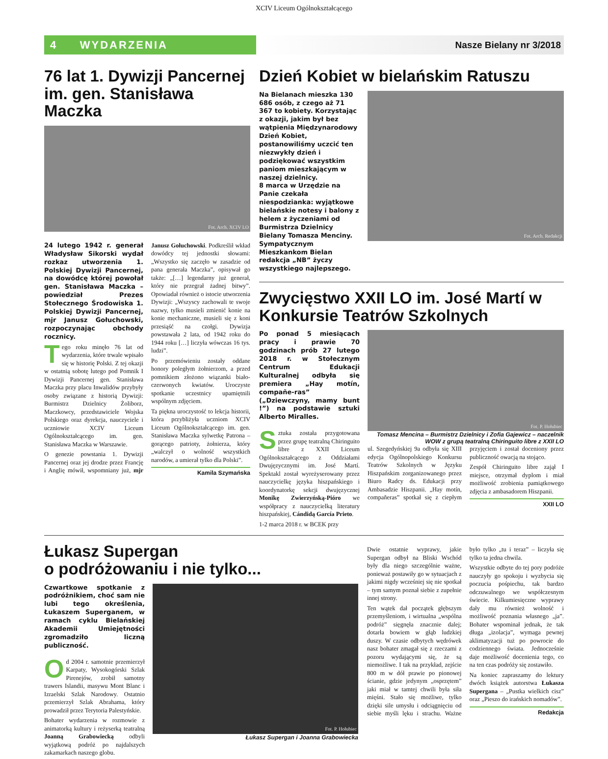XCIV Liceum Ogólnokształcącego
4 WYDARZENIA
Nasze Bielany nr 3/2018
76 lat 1. Dywizji Pancernej im. gen. Stanisława Maczka
Fot. Arch. XCIV LO
24 lutego 1942 r. generał Władysław Sikorski wydał rozkaz utworzenia 1. Polskiej Dywizji Pancernej, na dowódcę której powołał gen. Stanisława Maczka – powiedział Prezes Stołecznego Środowiska 1. Polskiej Dywizji Pancernej, mjr Janusz Gołuchowski, rozpoczynając obchody rocznicy.
Tego roku minęło 76 lat od wydarzenia, które trwale wpisało się w historię Polski. Z tej okazji w ostatnią sobotę lutego pod Pomnik I Dywizji Pancernej gen. Stanisława Maczka przy placu Inwalidów przybyły osoby związane z historią Dywizji: Burmistrz Dzielnicy Żoliborz, Maczkowcy, przedstawiciele Wojska Polskiego oraz dyrekcja, nauczyciele i uczniowie XCIV Liceum Ogólnokształcącego im. gen. Stanisława Maczka w Warszawie.
O genezie powstania 1. Dywizji Pancernej oraz jej drodze przez Francję i Anglię mówił, wspomniany już, mjr Janusz Gołuchowski. Podkreślił wkład dowódcy tej jednostki słowami: „Wszystko się zaczęło w zasadzie od pana generała Maczka”, opisywał go także: „[…] legendarny już generał, który nie przegrał żadnej bitwy”. Opowiadał również o istocie utworzenia Dywizji: „Wszyscy zachowali te swoje nazwy, tylko musieli zmienić konie na konie mechaniczne, musieli się z koni przesiąść na czołgi. Dywizja powstawała 2 lata, od 1942 roku do 1944 roku […] liczyła wówczas 16 tys. ludzi”.
Po przemówieniu zostały oddane honory poległym żołnierzom, a przed pomnikiem złożono wiązanki biało-czerwonych kwiatów. Uroczyste spotkanie uczestnicy upamiętnili wspólnym zdjęciem.
Ta piękna uroczystość to lekcja historii, która przybliżyła uczniom XCIV Liceum Ogólnokształcącego im. gen. Stanisława Maczka sylwetkę Patrona – gorącego patrioty, żołnierza, który „walczył o wolność wszystkich narodów, a umierał tylko dla Polski”.
Kamila Szymańska
Dzień Kobiet w bielańskim Ratuszu
Na Bielanach mieszka 130 686 osób, z czego aż 71 367 to kobiety. Korzystając z okazji, jakim był bez wątpienia Międzynarodowy Dzień Kobiet, postanowiliśmy uczcić ten niezwykły dzień i podziękować wszystkim paniom mieszkającym w naszej dzielnicy.
8 marca w Urzędzie na Panie czekała niespodzianka: wyjątkowe bielańskie notesy i balony z helem z życzeniami od Burmistrza Dzielnicy Bielany Tomasza Menciny. Sympatycznym Mieszkankom Bielan redakcja „NB” życzy wszystkiego najlepszego.
Fot. Arch. Redakcji
Zwycięstwo XXII LO im. José Martí w Konkursie Teatrów Szkolnych
Po ponad 5 miesiącach pracy i prawie 70 godzinach prób 27 lutego 2018 r. w Stołecznym Centrum Edukacji Kulturalnej odbyła się premiera „Hay motín, compañe-ras” („Dziewczyny, mamy bunt !”) na podstawie sztuki Alberto Miralles.
Sztuka została przygotowana przez grupę teatralną Chiringuito libre z XXII Liceum Ogólnokształcącego z Oddziałami Dwujęzycznymi im. José Martí. Spektakl został wyreżyserowany przez nauczycielkę języka hiszpańskiego i koordynatorkę sekcji dwujęzycznej Monikę Zwierzyńską-Pióro we współpracy z nauczycielką literatury hiszpańskiej, Cándidą García Prieto.
1-2 marca 2018 r. w BCEK przy
Fot. P. Hołubiec
Tomasz Mencina – Burmistrz Dzielnicy i Zofia Gajewicz – naczelnik WOW z grupą teatralną Chiringuito libre z XXII LO
ul. Szegedyńskiej 9a odbyła się XIII edycja Ogólnopolskiego Konkursu Teatrów Szkolnych w Języku Hiszpańskim zorganizowanego przez Biuro Radcy ds. Edukacji przy Ambasadzie Hiszpanii. „Hay motín, compañeras” spotkał się z ciepłym przyjęciem i został doceniony przez publiczność owacją na stojąco.
Zespół Chiringuito libre zajął I miejsce, otrzymał dyplom i miał możliwość zrobienia pamiątkowego zdjęcia z ambasadorem Hiszpanii.
XXII LO
Łukasz Supergan
o podróżowaniu i nie tylko...
Czwartkowe spotkanie z podróżnikiem, choć sam nie lubi tego określenia, Łukaszem Superganem, w ramach cyklu Bielańskiej Akademii Umiejętności zgromadziło liczną publiczność.
Od 2004 r. samotnie przemierzył Karpaty, Wysokogórski Szlak Pirenejów, zrobił samotny trawers Islandii, masywu Mont Blanc i Izraelski Szlak Narodowy. Ostatnio przemierzył Szlak Abrahama, który prowadził przez Terytoria Palestyńskie.
Bohater wydarzenia w rozmowie z animatorką kultury i reżyserką teatralną Joanną Grabowiecką odbyli wyjątkową podróż po najdalszych zakamarkach naszego globu.
Fot. P. Hołubiec
Łukasz Supergan i Joanna Grabowiecka
Dwie ostatnie wyprawy, jakie Supergan odbył na Bliski Wschód były dla niego szczególnie ważne, ponieważ postawiły go w sytuacjach z jakimi nigdy wcześniej się nie spotkał – tym samym poznał siebie z zupełnie innej strony.
Ten wątek dał początek głębszym przemyśleniom, i wirtualna „wspólna podróż” sięgnęła znacznie dalej; dotarła bowiem w głąb ludzkiej duszy. W czasie odbytych wędrówek nasz bohater zmagał się z rzeczami z pozoru wydającymi się, że są niemożliwe. I tak na przykład, zejście 800 m w dół prawie po pionowej ścianie, gdzie jedynym „osprzętem” jaki miał w tamtej chwili była siła mięśni. Stało się możliwe, tylko dzięki sile umysłu i odciągnięciu od siebie myśli lęku i strachu. Ważne było tylko „tu i teraz” – liczyła się tylko ta jedna chwila.
Wszystkie odbyte do tej pory podróże nauczyły go spokoju i wyzbycia się poczucia pośpiechu, tak bardzo odczuwalnego we współczesnym świecie. Kilkumiesięczne wyprawy dały mu również wolność i możliwość poznania własnego „ja”. Bohater wspominał jednak, że tak długa „izolacja”, wymaga pewnej aklimatyzacji tuż po powrocie do codziennego świata. Jednocześnie daje możliwość docenienia tego, co na ten czas podróży się zostawiło.
Na koniec zapraszamy do lektury dwóch książek autorstwa Łukasza Supergana – „Pustka wielkich cisz” oraz „Pieszo do irańskich nomadów”.
Redakcja